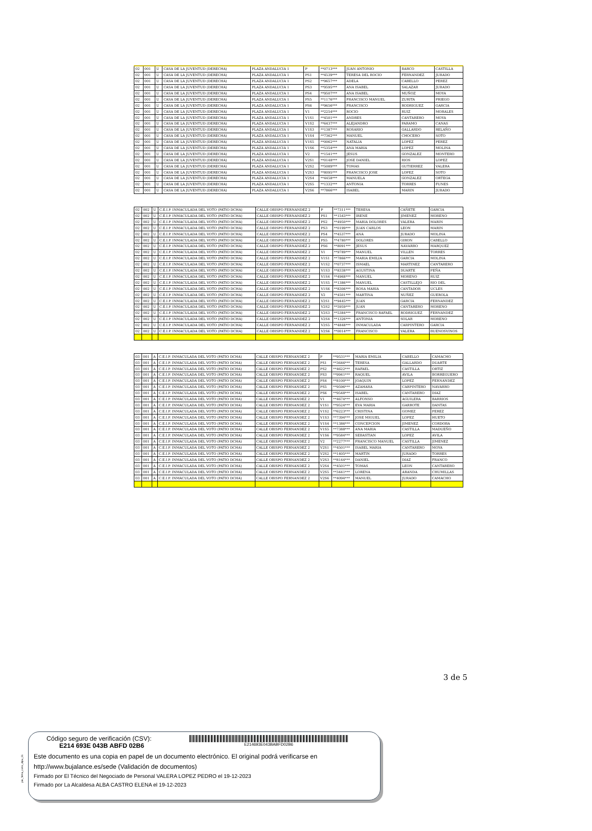| 02 | 001 | U | CASA DE LA JUVENTUD (DERECHA) | PLAZA ANDALUCIA 1 | P | **0713*** | JUAN ANTONIO | BARCO | CASTILLA |
| 02 | 001 | U | CASA DE LA JUVENTUD (DERECHA) | PLAZA ANDALUCIA 1 | PS1 | **4539*** | TERESA DEL ROCIO | FERNANDEZ | JURADO |
| 02 | 001 | U | CASA DE LA JUVENTUD (DERECHA) | PLAZA ANDALUCIA 1 | PS2 | **9657*** | ADELA | CABELLO | PEREZ |
| 02 | 001 | U | CASA DE LA JUVENTUD (DERECHA) | PLAZA ANDALUCIA 1 | PS3 | **9595*** | ANA ISABEL | SALAZAR | JURADO |
| 02 | 001 | U | CASA DE LA JUVENTUD (DERECHA) | PLAZA ANDALUCIA 1 | PS4 | **9507*** | ANA ISABEL | MUÑOZ | MOYA |
| 02 | 001 | U | CASA DE LA JUVENTUD (DERECHA) | PLAZA ANDALUCIA 1 | PS5 | **1176*** | FRANCISCO MANUEL | ZURITA | PRIEGO |
| 02 | 001 | U | CASA DE LA JUVENTUD (DERECHA) | PLAZA ANDALUCIA 1 | PS6 | **9656*** | FRANCISCO | RODRIGUEZ | GARCIA |
| 02 | 001 | U | CASA DE LA JUVENTUD (DERECHA) | PLAZA ANDALUCIA 1 | V1 | **2254*** | ROCIO | RUIZ | MORALES |
| 02 | 001 | U | CASA DE LA JUVENTUD (DERECHA) | PLAZA ANDALUCIA 1 | V1S1 | **4501*** | ANDRES | CANTARERO | MOYA |
| 02 | 001 | U | CASA DE LA JUVENTUD (DERECHA) | PLAZA ANDALUCIA 1 | V1S2 | **6437*** | ALEJANDRO | PARAMO | CANAS |
| 02 | 001 | U | CASA DE LA JUVENTUD (DERECHA) | PLAZA ANDALUCIA 1 | V1S3 | **1387*** | ROSARIO | GALLARDO | RELAÑO |
| 02 | 001 | U | CASA DE LA JUVENTUD (DERECHA) | PLAZA ANDALUCIA 1 | V1S4 | **7362*** | MANUEL | CHOCERO | SOTO |
| 02 | 001 | U | CASA DE LA JUVENTUD (DERECHA) | PLAZA ANDALUCIA 1 | V1S5 | **0062*** | NATALIA | LOPEZ | PEREZ |
| 02 | 001 | U | CASA DE LA JUVENTUD (DERECHA) | PLAZA ANDALUCIA 1 | V1S6 | **5354*** | ANA MARIA | LOPEZ | MOLINA |
| 02 | 001 | U | CASA DE LA JUVENTUD (DERECHA) | PLAZA ANDALUCIA 1 | V2 | **1541*** | JESUS | GONZALEZ | MONTERO |
| 02 | 001 | U | CASA DE LA JUVENTUD (DERECHA) | PLAZA ANDALUCIA 1 | V2S1 | **0148*** | JOSE DANIEL | RIOS | LOPEZ |
| 02 | 001 | U | CASA DE LA JUVENTUD (DERECHA) | PLAZA ANDALUCIA 1 | V2S2 | **5089*** | TOMAS | GUTIERREZ | VALERA |
| 02 | 001 | U | CASA DE LA JUVENTUD (DERECHA) | PLAZA ANDALUCIA 1 | V2S3 | **8095*** | FRANCISCO JOSE | LOPEZ | SOTO |
| 02 | 001 | U | CASA DE LA JUVENTUD (DERECHA) | PLAZA ANDALUCIA 1 | V2S4 | **4458*** | MANUELA | GONZALEZ | ORTEGA |
| 02 | 001 | U | CASA DE LA JUVENTUD (DERECHA) | PLAZA ANDALUCIA 1 | V2S5 | **1332*** | ANTONIA | TORRES | FUNES |
| 02 | 001 | U | CASA DE LA JUVENTUD (DERECHA) | PLAZA ANDALUCIA 1 | V2S6 | **7866*** | ISABEL | MARIN | JURADO |
| 02 | 002 | U | C.E.I.P. INMACULADA DEL VOTO (PATIO DCHA) | CALLE OBISPO FERNANDEZ 2 | P | **7311*** | TERESA | CAÑETE | GARCIA |
| 02 | 002 | U | C.E.I.P. INMACULADA DEL VOTO (PATIO DCHA) | CALLE OBISPO FERNANDEZ 2 | PS1 | **1543*** | IRENE | JIMENEZ | MORENO |
| 02 | 002 | U | C.E.I.P. INMACULADA DEL VOTO (PATIO DCHA) | CALLE OBISPO FERNANDEZ 2 | PS2 | **4950*** | MARIA DOLORES | VALERA | MARIN |
| 02 | 002 | U | C.E.I.P. INMACULADA DEL VOTO (PATIO DCHA) | CALLE OBISPO FERNANDEZ 2 | PS3 | **0199*** | JUAN CARLOS | LEON | MARIN |
| 02 | 002 | U | C.E.I.P. INMACULADA DEL VOTO (PATIO DCHA) | CALLE OBISPO FERNANDEZ 2 | PS4 | **4537*** | ANA | JURADO | MOLINA |
| 02 | 002 | U | C.E.I.P. INMACULADA DEL VOTO (PATIO DCHA) | CALLE OBISPO FERNANDEZ 2 | PS5 | **4780*** | DOLORES | GIRON | CABELLO |
| 02 | 002 | U | C.E.I.P. INMACULADA DEL VOTO (PATIO DCHA) | CALLE OBISPO FERNANDEZ 2 | PS6 | **8091*** | JESUS | NAVARRO | MARQUEZ |
| 02 | 002 | U | C.E.I.P. INMACULADA DEL VOTO (PATIO DCHA) | CALLE OBISPO FERNANDEZ 2 | V1 | **9789*** | MANUEL | VILLEN | TORRES |
| 02 | 002 | U | C.E.I.P. INMACULADA DEL VOTO (PATIO DCHA) | CALLE OBISPO FERNANDEZ 2 | V1S1 | **7866*** | MARIA EMILIA | GARCIA | MOLINA |
| 02 | 002 | U | C.E.I.P. INMACULADA DEL VOTO (PATIO DCHA) | CALLE OBISPO FERNANDEZ 2 | V1S2 | **0737*** | ISMAEL | MARTINEZ | CANTARERO |
| 02 | 002 | U | C.E.I.P. INMACULADA DEL VOTO (PATIO DCHA) | CALLE OBISPO FERNANDEZ 2 | V1S3 | **8338*** | AGUSTINA | DUARTE | PEÑA |
| 02 | 002 | U | C.E.I.P. INMACULADA DEL VOTO (PATIO DCHA) | CALLE OBISPO FERNANDEZ 2 | V1S4 | **4968*** | MANUEL | MORENO | RUIZ |
| 02 | 002 | U | C.E.I.P. INMACULADA DEL VOTO (PATIO DCHA) | CALLE OBISPO FERNANDEZ 2 | V1S5 | **1386*** | MANUEL | CASTILLEJO | RIO DEL |
| 02 | 002 | U | C.E.I.P. INMACULADA DEL VOTO (PATIO DCHA) | CALLE OBISPO FERNANDEZ 2 | V1S6 | **8306*** | ROSA MARIA | CANTADOR | UCLES |
| 02 | 002 | U | C.E.I.P. INMACULADA DEL VOTO (PATIO DCHA) | CALLE OBISPO FERNANDEZ 2 | V2 | **4501*** | MARTINA | NUÑEZ | GUEROLA |
| 02 | 002 | U | C.E.I.P. INMACULADA DEL VOTO (PATIO DCHA) | CALLE OBISPO FERNANDEZ 2 | V2S1 | **9445*** | JUAN | GARCIA | FERNANDEZ |
| 02 | 002 | U | C.E.I.P. INMACULADA DEL VOTO (PATIO DCHA) | CALLE OBISPO FERNANDEZ 2 | V2S2 | **5959*** | JUAN | CANTARERO | MORENO |
| 02 | 002 | U | C.E.I.P. INMACULADA DEL VOTO (PATIO DCHA) | CALLE OBISPO FERNANDEZ 2 | V2S3 | **5384*** | FRANCISCO RAFAEL | RODRIGUEZ | FERNANDEZ |
| 02 | 002 | U | C.E.I.P. INMACULADA DEL VOTO (PATIO DCHA) | CALLE OBISPO FERNANDEZ 2 | V2S4 | **1326*** | ANTONIA | SOLAR | MORENO |
| 02 | 002 | U | C.E.I.P. INMACULADA DEL VOTO (PATIO DCHA) | CALLE OBISPO FERNANDEZ 2 | V2S5 | **4848*** | INMACULADA | CARPINTERO | GARCIA |
| 02 | 002 | U | C.E.I.P. INMACULADA DEL VOTO (PATIO DCHA) | CALLE OBISPO FERNANDEZ 2 | V2S6 | **0014*** | FRANCISCO | VALERA | BUENOSVINOS |
| 03 | 001 | A | C.E.I.P. INMACULADA DEL VOTO (PATIO DCHA) | CALLE OBISPO FERNANDEZ 2 | P | **9531*** | MARIA EMILIA | CABELLO | CAMACHO |
| 03 | 001 | A | C.E.I.P. INMACULADA DEL VOTO (PATIO DCHA) | CALLE OBISPO FERNANDEZ 2 | PS1 | **3646*** | TERESA | GALLARDO | DUARTE |
| 03 | 001 | A | C.E.I.P. INMACULADA DEL VOTO (PATIO DCHA) | CALLE OBISPO FERNANDEZ 2 | PS2 | **4622*** | RAFAEL | CASTILLA | ORTIZ |
| 03 | 001 | A | C.E.I.P. INMACULADA DEL VOTO (PATIO DCHA) | CALLE OBISPO FERNANDEZ 2 | PS3 | **9941*** | RAQUEL | AVILA | BORREGUERO |
| 03 | 001 | A | C.E.I.P. INMACULADA DEL VOTO (PATIO DCHA) | CALLE OBISPO FERNANDEZ 2 | PS4 | **8100*** | JOAQUIN | LOPEZ | FERNANDEZ |
| 03 | 001 | A | C.E.I.P. INMACULADA DEL VOTO (PATIO DCHA) | CALLE OBISPO FERNANDEZ 2 | PS5 | **9596*** | AZAHARA | CARPINTERO | NAVARRO |
| 03 | 001 | A | C.E.I.P. INMACULADA DEL VOTO (PATIO DCHA) | CALLE OBISPO FERNANDEZ 2 | PS6 | **9548*** | ISABEL | CANTARERO | DIAZ |
| 03 | 001 | A | C.E.I.P. INMACULADA DEL VOTO (PATIO DCHA) | CALLE OBISPO FERNANDEZ 2 | V1 | **4674*** | ALFONSO | AGUILERA | BARRIOS |
| 03 | 001 | A | C.E.I.P. INMACULADA DEL VOTO (PATIO DCHA) | CALLE OBISPO FERNANDEZ 2 | V1S1 | **9524*** | EVA MARIA | GARROTE | DANTAS |
| 03 | 001 | A | C.E.I.P. INMACULADA DEL VOTO (PATIO DCHA) | CALLE OBISPO FERNANDEZ 2 | V1S2 | **6223*** | CRISTINA | GOMEZ | PEREZ |
| 03 | 001 | A | C.E.I.P. INMACULADA DEL VOTO (PATIO DCHA) | CALLE OBISPO FERNANDEZ 2 | V1S3 | **7394*** | JOSE MIGUEL | LOPEZ | HUETO |
| 03 | 001 | A | C.E.I.P. INMACULADA DEL VOTO (PATIO DCHA) | CALLE OBISPO FERNANDEZ 2 | V1S4 | **1386*** | CONCEPCION | JIMENEZ | CORDOBA |
| 03 | 001 | A | C.E.I.P. INMACULADA DEL VOTO (PATIO DCHA) | CALLE OBISPO FERNANDEZ 2 | V1S5 | **7388*** | ANA MARIA | CASTILLA | MADUEÑO |
| 03 | 001 | A | C.E.I.P. INMACULADA DEL VOTO (PATIO DCHA) | CALLE OBISPO FERNANDEZ 2 | V1S6 | **9584*** | SEBASTIAN | LOPEZ | AVILA |
| 03 | 001 | A | C.E.I.P. INMACULADA DEL VOTO (PATIO DCHA) | CALLE OBISPO FERNANDEZ 2 | V2 | **2277*** | FRANCISCO MANUEL | CASTILLA | JIMENEZ |
| 03 | 001 | A | C.E.I.P. INMACULADA DEL VOTO (PATIO DCHA) | CALLE OBISPO FERNANDEZ 2 | V2S1 | **4501*** | ISABEL MARIA | CANTARERO | MOYA |
| 03 | 001 | A | C.E.I.P. INMACULADA DEL VOTO (PATIO DCHA) | CALLE OBISPO FERNANDEZ 2 | V2S2 | **1405*** | MARTIN | JURADO | TORRES |
| 03 | 001 | A | C.E.I.P. INMACULADA DEL VOTO (PATIO DCHA) | CALLE OBISPO FERNANDEZ 2 | V2S3 | **8144*** | DANIEL | DIAZ | FRANCO |
| 03 | 001 | A | C.E.I.P. INMACULADA DEL VOTO (PATIO DCHA) | CALLE OBISPO FERNANDEZ 2 | V2S4 | **4501*** | TOMAS | LEON | CANTARERO |
| 03 | 001 | A | C.E.I.P. INMACULADA DEL VOTO (PATIO DCHA) | CALLE OBISPO FERNANDEZ 2 | V2S5 | **3441*** | LORENA | ARANDA | CHUMILLAS |
| 03 | 001 | A | C.E.I.P. INMACULADA DEL VOTO (PATIO DCHA) | CALLE OBISPO FERNANDEZ 2 | V2S6 | **4094*** | MANUEL | JURADO | CAMACHO |
3 de 5
pie_firma_corto_dipu_01
Código seguro de verificación (CSV):
E214 693E 043B ABFD 02B6
E214693E043BABFD02B6
Este documento es una copia en papel de un documento electrónico. El original podrá verificarse en
http://www.bujalance.es/sede (Validación de documentos)
Firmado por El Técnico del Negociado de Personal VALERA LOPEZ PEDRO el 19-12-2023
Firmado por La Alcaldesa ALBA CASTRO ELENA el 19-12-2023